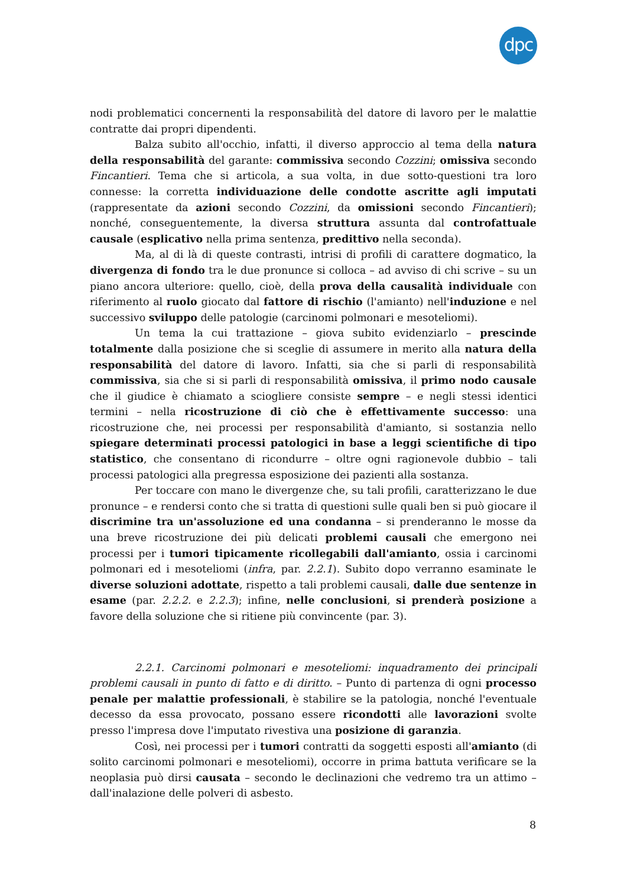dpc
nodi problematici concernenti la responsabilità del datore di lavoro per le malattie contratte dai propri dipendenti.
Balza subito all'occhio, infatti, il diverso approccio al tema della natura della responsabilità del garante: commissiva secondo Cozzini; omissiva secondo Fincantieri. Tema che si articola, a sua volta, in due sotto-questioni tra loro connesse: la corretta individuazione delle condotte ascritte agli imputati (rappresentate da azioni secondo Cozzini, da omissioni secondo Fincantieri); nonché, conseguentemente, la diversa struttura assunta dal controfattuale causale (esplicativo nella prima sentenza, predittivo nella seconda).
Ma, al di là di queste contrasti, intrisi di profili di carattere dogmatico, la divergenza di fondo tra le due pronunce si colloca – ad avviso di chi scrive – su un piano ancora ulteriore: quello, cioè, della prova della causalità individuale con riferimento al ruolo giocato dal fattore di rischio (l'amianto) nell'induzione e nel successivo sviluppo delle patologie (carcinomi polmonari e mesoteliomi).
Un tema la cui trattazione – giova subito evidenziarlo – prescinde totalmente dalla posizione che si sceglie di assumere in merito alla natura della responsabilità del datore di lavoro. Infatti, sia che si parli di responsabilità commissiva, sia che si si parli di responsabilità omissiva, il primo nodo causale che il giudice è chiamato a sciogliere consiste sempre – e negli stessi identici termini – nella ricostruzione di ciò che è effettivamente successo: una ricostruzione che, nei processi per responsabilità d'amianto, si sostanzia nello spiegare determinati processi patologici in base a leggi scientifiche di tipo statistico, che consentano di ricondurre – oltre ogni ragionevole dubbio – tali processi patologici alla pregressa esposizione dei pazienti alla sostanza.
Per toccare con mano le divergenze che, su tali profili, caratterizzano le due pronunce – e rendersi conto che si tratta di questioni sulle quali ben si può giocare il discrimine tra un'assoluzione ed una condanna – si prenderanno le mosse da una breve ricostruzione dei più delicati problemi causali che emergono nei processi per i tumori tipicamente ricollegabili dall'amianto, ossia i carcinomi polmonari ed i mesoteliomi (infra, par. 2.2.1). Subito dopo verranno esaminate le diverse soluzioni adottate, rispetto a tali problemi causali, dalle due sentenze in esame (par. 2.2.2. e 2.2.3); infine, nelle conclusioni, si prenderà posizione a favore della soluzione che si ritiene più convincente (par. 3).
2.2.1. Carcinomi polmonari e mesoteliomi: inquadramento dei principali problemi causali in punto di fatto e di diritto. – Punto di partenza di ogni processo penale per malattie professionali, è stabilire se la patologia, nonché l'eventuale decesso da essa provocato, possano essere ricondotti alle lavorazioni svolte presso l'impresa dove l'imputato rivestiva una posizione di garanzia.
Così, nei processi per i tumori contratti da soggetti esposti all'amianto (di solito carcinomi polmonari e mesoteliomi), occorre in prima battuta verificare se la neoplasia può dirsi causata – secondo le declinazioni che vedremo tra un attimo – dall'inalazione delle polveri di asbesto.
8